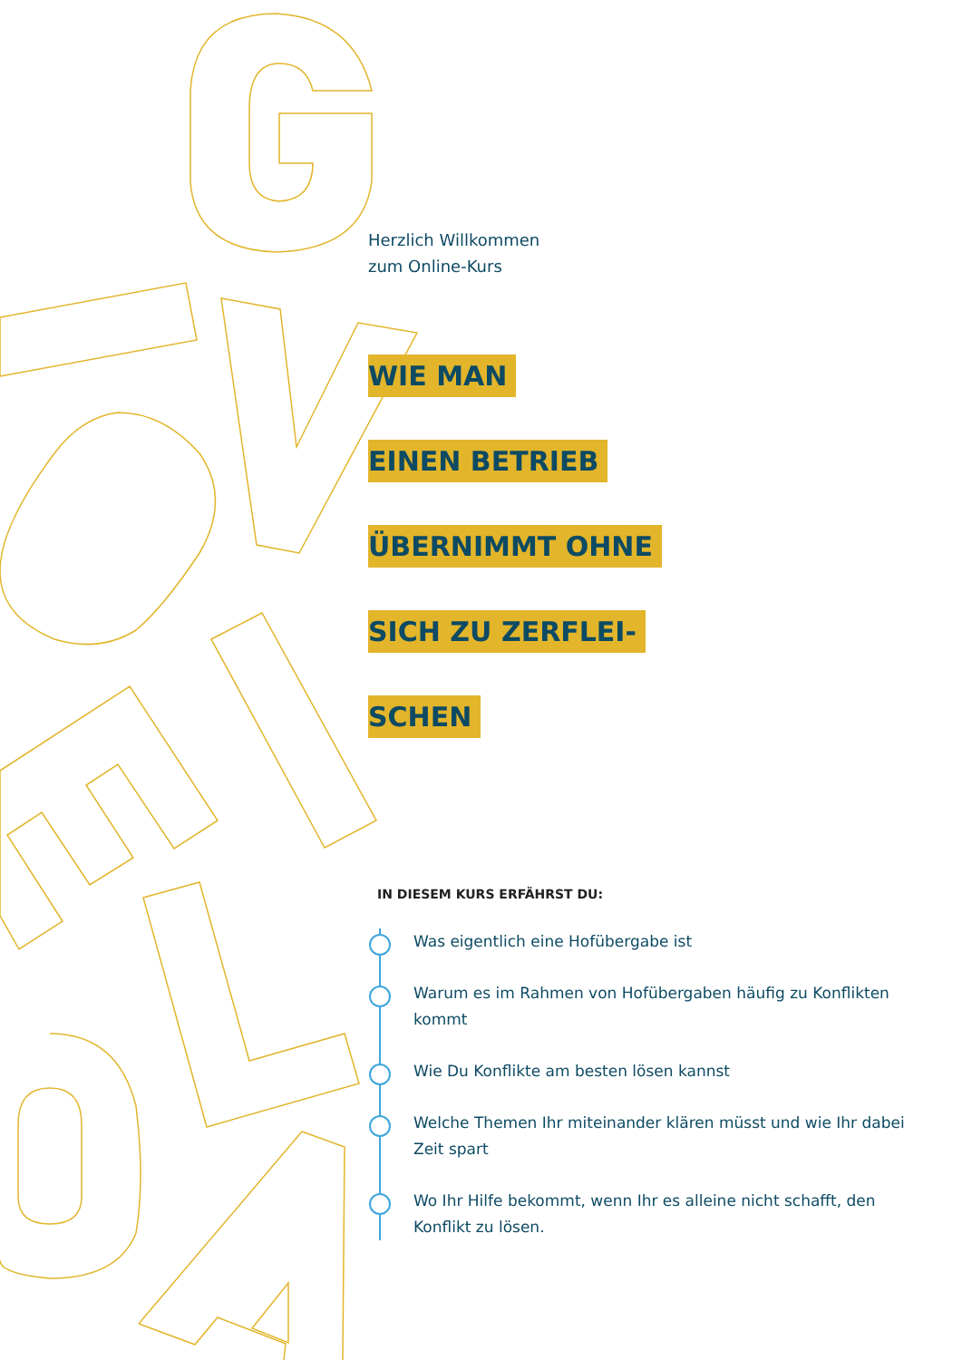Herzlich Willkommen
zum Online-Kurs
WIE MAN
EINEN BETRIEB
ÜBERNIMMT OHNE
SICH ZU ZERFLEI-
SCHEN
IN DIESEM KURS ERFÄHRST DU:
Was eigentlich eine Hofübergabe ist
Warum es im Rahmen von Hofübergaben häufig zu Konflikten kommt
Wie Du Konflikte am besten lösen kannst
Welche Themen Ihr miteinander klären müsst und wie Ihr dabei Zeit spart
Wo Ihr Hilfe bekommt, wenn Ihr es alleine nicht schafft, den Konflikt zu lösen.